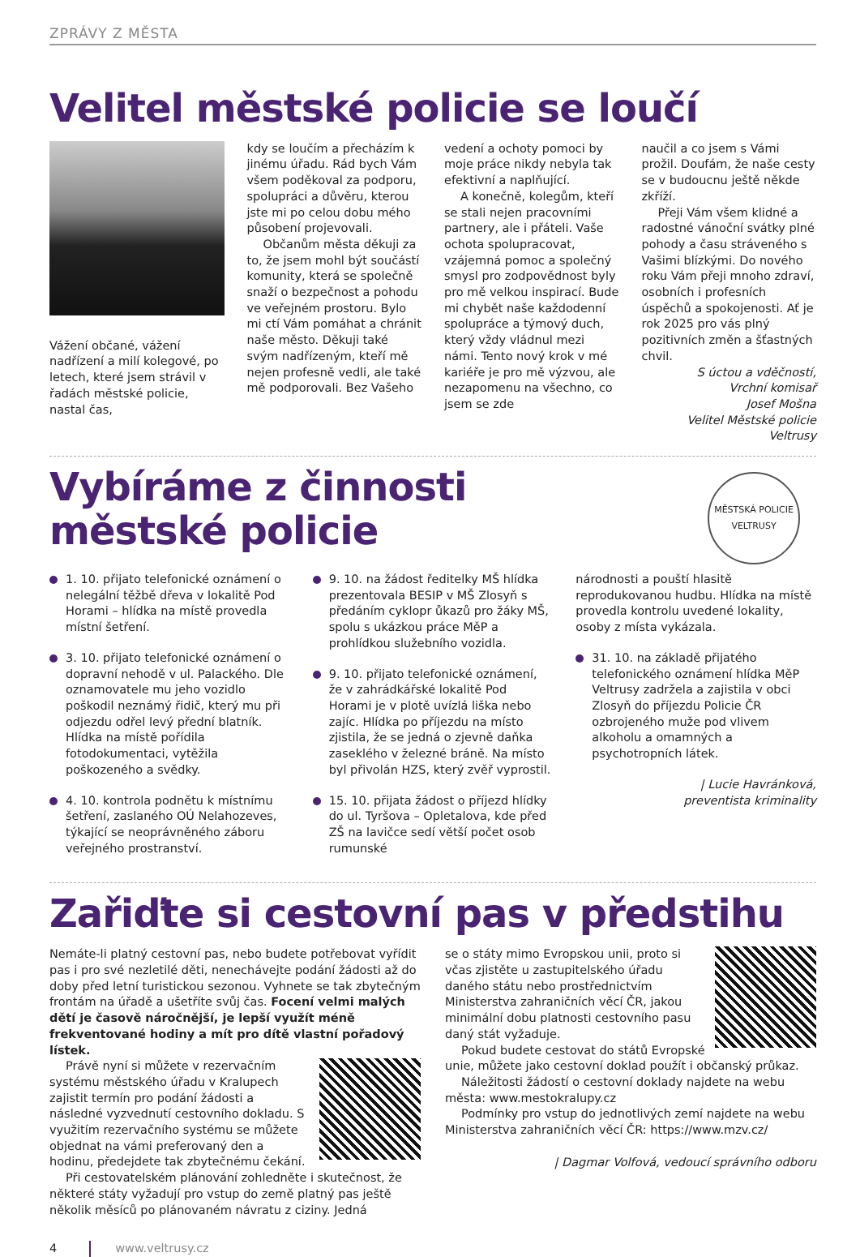ZPRÁVY Z MĚSTA
Velitel městské policie se loučí
Vážení občané, vážení nadřízení a milí kolegové, po letech, které jsem strávil v řadách městské policie, nastal čas,
kdy se loučím a přecházím k jinému úřadu. Rád bych Vám všem poděkoval za podporu, spolupráci a důvěru, kterou jste mi po celou dobu mého působení projevovali.
Občanům města děkuji za to, že jsem mohl být součástí komunity, která se společně snaží o bezpečnost a pohodu ve veřejném prostoru. Bylo mi ctí Vám pomáhat a chránit naše město. Děkuji také svým nadřízeným, kteří mě nejen profesně vedli, ale také mě podporovali. Bez Vašeho
vedení a ochoty pomoci by moje práce nikdy nebyla tak efektivní a naplňující.
A konečně, kolegům, kteří se stali nejen pracovními partnery, ale i přáteli. Vaše ochota spolupracovat, vzájemná pomoc a společný smysl pro zodpovědnost byly pro mě velkou inspirací. Bude mi chybět naše každodenní spolupráce a týmový duch, který vždy vládnul mezi námi. Tento nový krok v mé kariéře je pro mě výzvou, ale nezapomenu na všechno, co jsem se zde
naučil a co jsem s Vámi prožil. Doufám, že naše cesty se v budoucnu ještě někde zkříží.
Přeji Vám všem klidné a radostné vánoční svátky plné pohody a času stráveného s Vašimi blízkými. Do nového roku Vám přeji mnoho zdraví, osobních i profesních úspěchů a spokojenosti. Ať je rok 2025 pro vás plný pozitivních změn a šťastných chvil.
S úctou a vděčností,
Vrchní komisař
Josef Mošna
Velitel Městské policie Veltrusy
Vybíráme z činnosti
městské policie
MĚSTSKÁ POLICIE VELTRUSY
1. 10. přijato telefonické oznámení o nelegální těžbě dřeva v lokalitě Pod Horami – hlídka na místě provedla místní šetření.
3. 10. přijato telefonické oznámení o dopravní nehodě v ul. Palackého. Dle oznamovatele mu jeho vozidlo poškodil neznámý řidič, který mu při odjezdu odřel levý přední blatník. Hlídka na místě pořídila fotodokumentaci, vytěžila poškozeného a svědky.
4. 10. kontrola podnětu k místnímu šetření, zaslaného OÚ Nelahozeves, týkající se neoprávněného záboru veřejného prostranství.
9. 10. na žádost ředitelky MŠ hlídka prezentovala BESIP v MŠ Zlosyň s předáním cyklopr ůkazů pro žáky MŠ, spolu s ukázkou práce MěP a prohlídkou služebního vozidla.
9. 10. přijato telefonické oznámení, že v zahrádkářské lokalitě Pod Horami je v plotě uvízlá liška nebo zajíc. Hlídka po příjezdu na místo zjistila, že se jedná o zjevně daňka zaseklého v železné bráně. Na místo byl přivolán HZS, který zvěř vyprostil.
15. 10. přijata žádost o příjezd hlídky do ul. Tyršova – Opletalova, kde před ZŠ na lavičce sedí větší počet osob rumunské
národnosti a pouští hlasitě reprodukovanou hudbu. Hlídka na místě provedla kontrolu uvedené lokality, osoby z místa vykázala.
31. 10. na základě přijatého telefonického oznámení hlídka MěP Veltrusy zadržela a zajistila v obci Zlosyň do příjezdu Policie ČR ozbrojeného muže pod vlivem alkoholu a omamných a psychotropních látek.
| Lucie Havránková,
preventista kriminality
Zařiďte si cestovní pas v předstihu
Nemáte-li platný cestovní pas, nebo budete potřebovat vyřídit pas i pro své nezletilé děti, nenechávejte podání žádosti až do doby před letní turistickou sezonou. Vyhnete se tak zbytečným frontám na úřadě a ušetříte svůj čas. Focení velmi malých dětí je časově náročnější, je lepší využít méně frekventované hodiny a mít pro dítě vlastní pořadový lístek.
Právě nyní si můžete v rezervačním systému městského úřadu v Kralupech zajistit termín pro podání žádosti a následné vyzvednutí cestovního dokladu. S využitím rezervačního systému se můžete objednat na vámi preferovaný den a hodinu, předejdete tak zbytečnému čekání.
Při cestovatelském plánování zohledněte i skutečnost, že některé státy vyžadují pro vstup do země platný pas ještě několik měsíců po plánovaném návratu z ciziny. Jedná
se o státy mimo Evropskou unii, proto si včas zjistěte u zastupitelského úřadu daného státu nebo prostřednictvím Ministerstva zahraničních věcí ČR, jakou minimální dobu platnosti cestovního pasu daný stát vyžaduje.
Pokud budete cestovat do států Evropské unie, můžete jako cestovní doklad použít i občanský průkaz.
Náležitosti žádostí o cestovní doklady najdete na webu města: www.mestokralupy.cz
Podmínky pro vstup do jednotlivých zemí najdete na webu Ministerstva zahraničních věcí ČR: https://www.mzv.cz/
| Dagmar Volfová, vedoucí správního odboru
4 www.veltrusy.cz